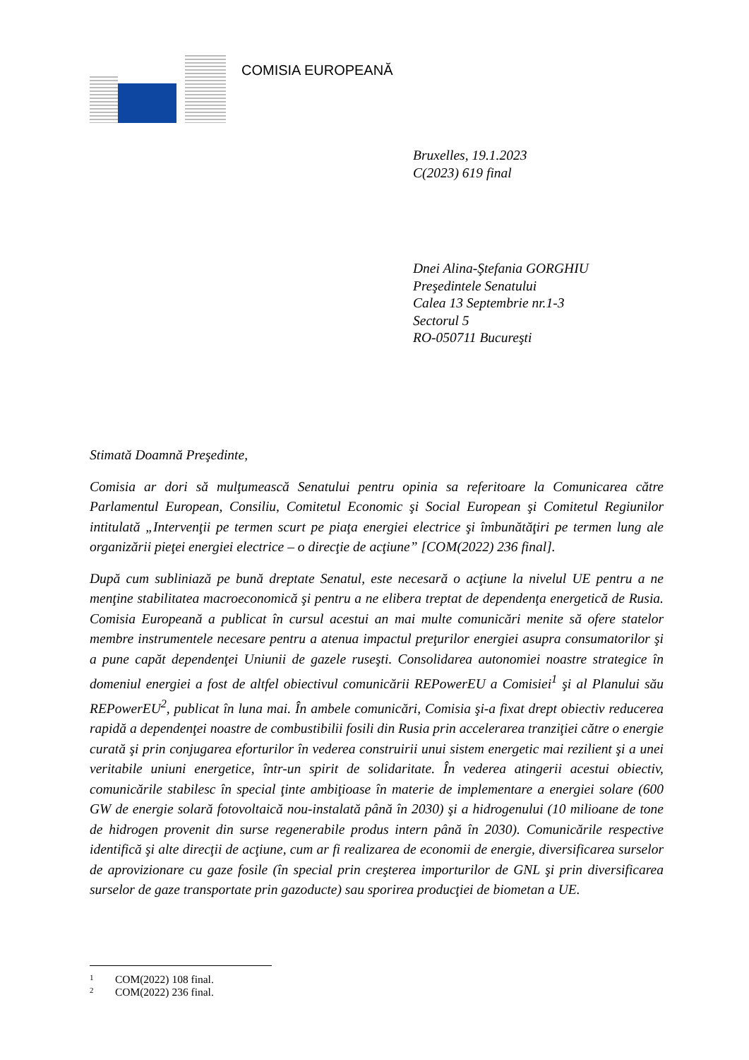COMISIA EUROPEANĂ
Bruxelles, 19.1.2023
C(2023) 619 final
Dnei Alina-Ştefania GORGHIU
Preşedintele Senatului
Calea 13 Septembrie nr.1-3
Sectorul 5
RO-050711 Bucureşti
Stimată Doamnă Preşedinte,
Comisia ar dori să mulţumească Senatului pentru opinia sa referitoare la Comunicarea către Parlamentul European, Consiliu, Comitetul Economic şi Social European şi Comitetul Regiunilor intitulată „Intervenţii pe termen scurt pe piaţa energiei electrice şi îmbunătăţiri pe termen lung ale organizării pieţei energiei electrice – o direcţie de acţiune” [COM(2022) 236 final].
După cum subliniază pe bună dreptate Senatul, este necesară o acţiune la nivelul UE pentru a ne menţine stabilitatea macroeconomică şi pentru a ne elibera treptat de dependenţa energetică de Rusia. Comisia Europeană a publicat în cursul acestui an mai multe comunicări menite să ofere statelor membre instrumentele necesare pentru a atenua impactul preţurilor energiei asupra consumatorilor şi a pune capăt dependenţei Uniunii de gazele ruseşti. Consolidarea autonomiei noastre strategice în domeniul energiei a fost de altfel obiectivul comunicării REPowerEU a Comisiei<sup>1</sup> şi al Planului său REPowerEU<sup>2</sup>, publicat în luna mai. În ambele comunicări, Comisia şi-a fixat drept obiectiv reducerea rapidă a dependenţei noastre de combustibilii fosili din Rusia prin accelerarea tranziţiei către o energie curată şi prin conjugarea eforturilor în vederea construirii unui sistem energetic mai rezilient şi a unei veritabile uniuni energetice, într-un spirit de solidaritate. În vederea atingerii acestui obiectiv, comunicările stabilesc în special ţinte ambiţioase în materie de implementare a energiei solare (600 GW de energie solară fotovoltaică nou-instalată până în 2030) şi a hidrogenului (10 milioane de tone de hidrogen provenit din surse regenerabile produs intern până în 2030). Comunicările respective identifică şi alte direcţii de acţiune, cum ar fi realizarea de economii de energie, diversificarea surselor de aprovizionare cu gaze fosile (în special prin creşterea importurilor de GNL şi prin diversificarea surselor de gaze transportate prin gazoducte) sau sporirea producţiei de biometan a UE.
1 COM(2022) 108 final.
2 COM(2022) 236 final.